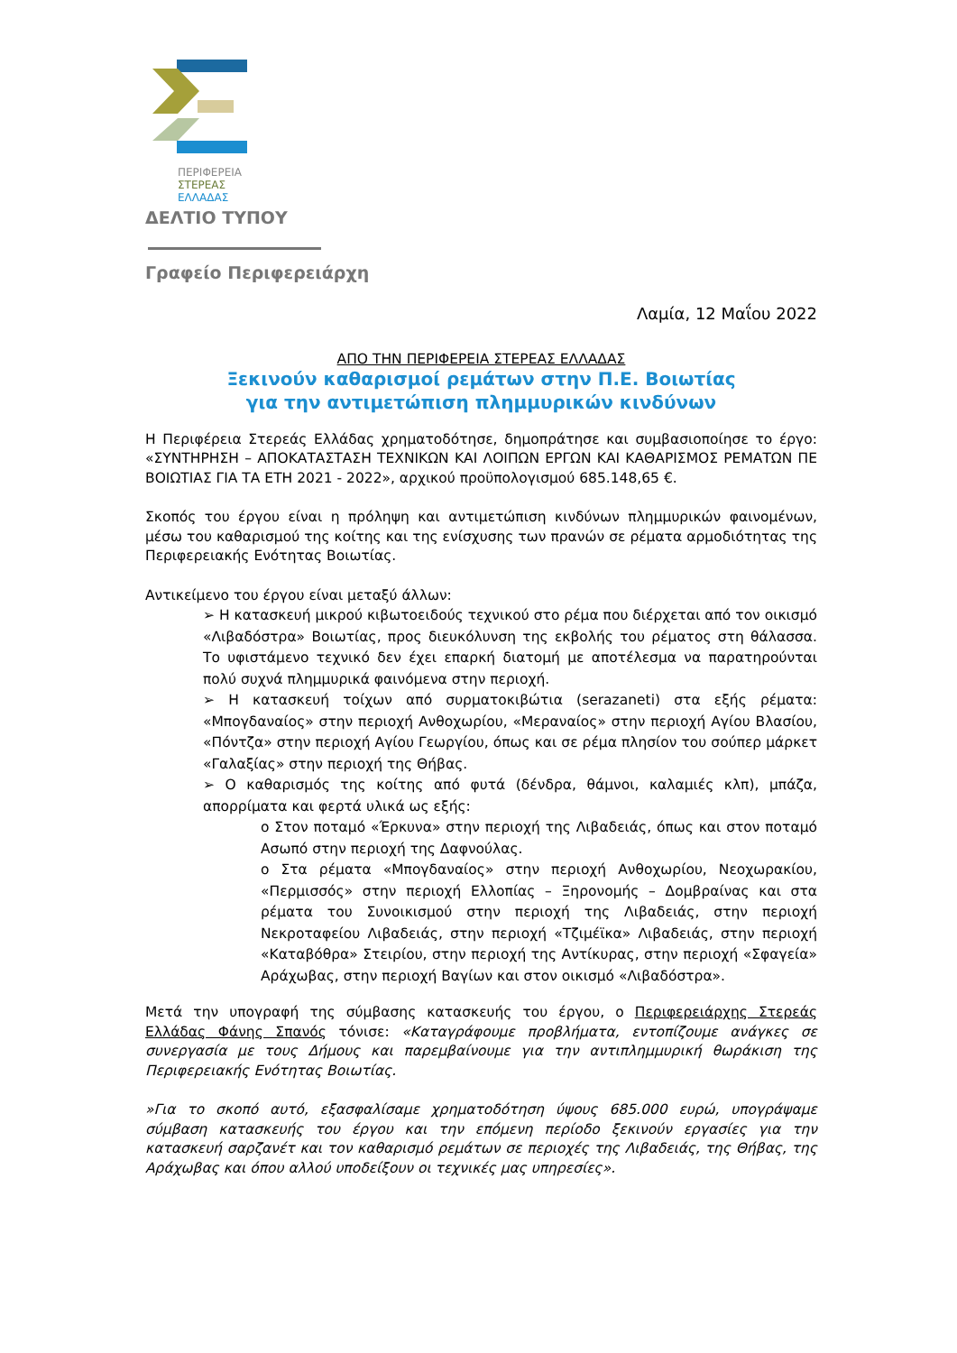ΠΕΡΙΦΕΡΕΙΑ
ΣΤΕΡΕΑΣ
ΕΛΛΑΔΑΣ
ΔΕΛΤΙΟ ΤΥΠΟΥ
Γραφείο Περιφερειάρχη
Λαμία, 12 Μαΐου 2022
ΑΠΟ ΤΗΝ ΠΕΡΙΦΕΡΕΙΑ ΣΤΕΡΕΑΣ ΕΛΛΑΔΑΣ
Ξεκινούν καθαρισμοί ρεμάτων στην Π.Ε. Βοιωτίας
για την αντιμετώπιση πλημμυρικών κινδύνων
Η Περιφέρεια Στερεάς Ελλάδας χρηματοδότησε, δημοπράτησε και συμβασιοποίησε το έργο: «ΣΥΝΤΗΡΗΣΗ – ΑΠΟΚΑΤΑΣΤΑΣΗ ΤΕΧΝΙΚΩΝ ΚΑΙ ΛΟΙΠΩΝ ΕΡΓΩΝ ΚΑΙ ΚΑΘΑΡΙΣΜΟΣ ΡΕΜΑΤΩΝ ΠΕ ΒΟΙΩΤΙΑΣ ΓΙΑ ΤΑ ΕΤΗ 2021 - 2022», αρχικού προϋπολογισμού 685.148,65 €.
Σκοπός του έργου είναι η πρόληψη και αντιμετώπιση κινδύνων πλημμυρικών φαινομένων, μέσω του καθαρισμού της κοίτης και της ενίσχυσης των πρανών σε ρέματα αρμοδιότητας της Περιφερειακής Ενότητας Βοιωτίας.
Αντικείμενο του έργου είναι μεταξύ άλλων:
➢ Η κατασκευή μικρού κιβωτοειδούς τεχνικού στο ρέμα που διέρχεται από τον οικισμό «Λιβαδόστρα» Βοιωτίας, προς διευκόλυνση της εκβολής του ρέματος στη θάλασσα. Το υφιστάμενο τεχνικό δεν έχει επαρκή διατομή με αποτέλεσμα να παρατηρούνται πολύ συχνά πλημμυρικά φαινόμενα στην περιοχή.
➢ Η κατασκευή τοίχων από συρματοκιβώτια (serazaneti) στα εξής ρέματα: «Μπογδαναίος» στην περιοχή Ανθοχωρίου, «Μεραναίος» στην περιοχή Αγίου Βλασίου, «Πόντζα» στην περιοχή Αγίου Γεωργίου, όπως και σε ρέμα πλησίον του σούπερ μάρκετ «Γαλαξίας» στην περιοχή της Θήβας.
➢ Ο καθαρισμός της κοίτης από φυτά (δένδρα, θάμνοι, καλαμιές κλπ), μπάζα, απορρίματα και φερτά υλικά ως εξής:
o Στον ποταμό «Έρκυνα» στην περιοχή της Λιβαδειάς, όπως και στον ποταμό Ασωπό στην περιοχή της Δαφνούλας.
o Στα ρέματα «Μπογδαναίος» στην περιοχή Ανθοχωρίου, Νεοχωρακίου, «Περμισσός» στην περιοχή Ελλοπίας – Ξηρονομής – Δομβραίνας και στα ρέματα του Συνοικισμού στην περιοχή της Λιβαδειάς, στην περιοχή Νεκροταφείου Λιβαδειάς, στην περιοχή «Τζιμέϊκα» Λιβαδειάς, στην περιοχή «Καταβόθρα» Στειρίου, στην περιοχή της Αντίκυρας, στην περιοχή «Σφαγεία» Αράχωβας, στην περιοχή Βαγίων και στον οικισμό «Λιβαδόστρα».
Μετά την υπογραφή της σύμβασης κατασκευής του έργου, ο Περιφερειάρχης Στερεάς Ελλάδας Φάνης Σπανός τόνισε: «Καταγράφουμε προβλήματα, εντοπίζουμε ανάγκες σε συνεργασία με τους Δήμους και παρεμβαίνουμε για την αντιπλημμυρική θωράκιση της Περιφερειακής Ενότητας Βοιωτίας.
»Για το σκοπό αυτό, εξασφαλίσαμε χρηματοδότηση ύψους 685.000 ευρώ, υπογράψαμε σύμβαση κατασκευής του έργου και την επόμενη περίοδο ξεκινούν εργασίες για την κατασκευή σαρζανέτ και τον καθαρισμό ρεμάτων σε περιοχές της Λιβαδειάς, της Θήβας, της Αράχωβας και όπου αλλού υποδείξουν οι τεχνικές μας υπηρεσίες».